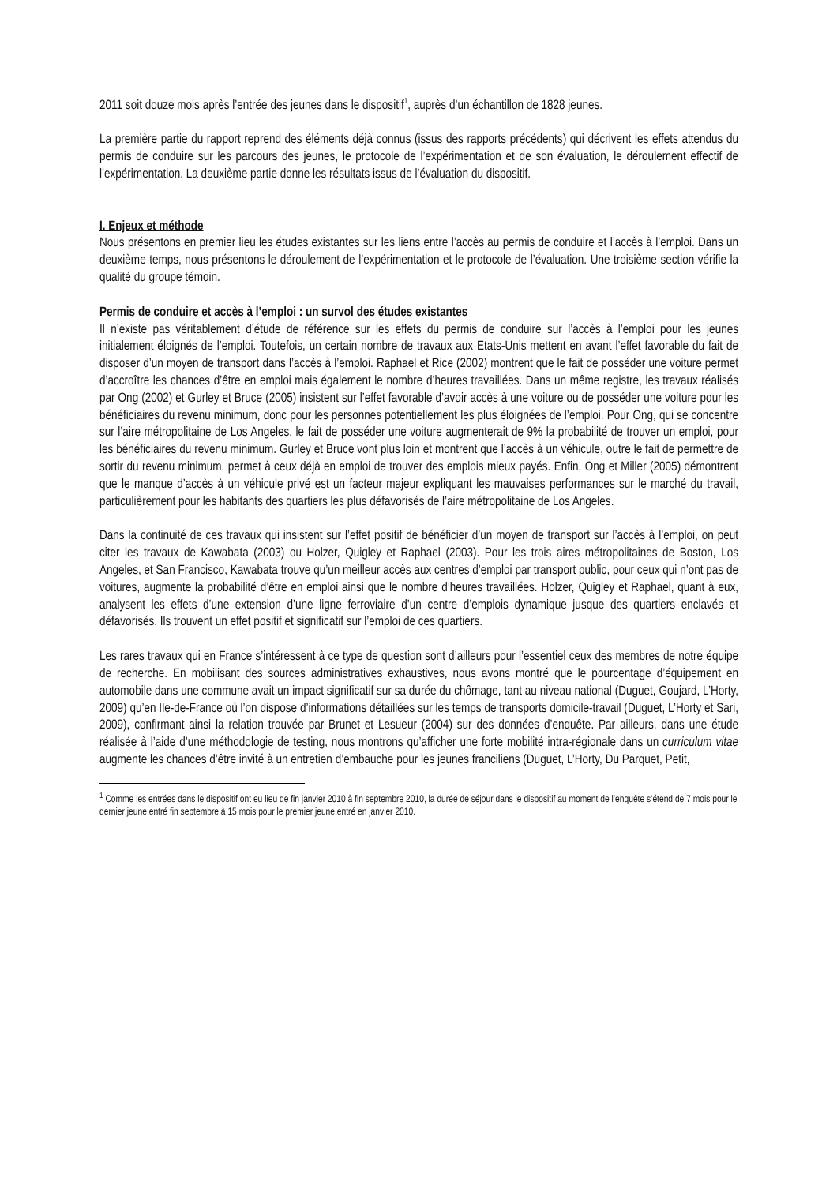2011 soit douze mois après l’entrée des jeunes dans le dispositif<sup>1</sup>, auprès d’un échantillon de 1828 jeunes.
La première partie du rapport reprend des éléments déjà connus (issus des rapports précédents) qui décrivent les effets attendus du permis de conduire sur les parcours des jeunes, le protocole de l’expérimentation et de son évaluation, le déroulement effectif de l’expérimentation. La deuxième partie donne les résultats issus de l’évaluation du dispositif.
I. Enjeux et méthode
Nous présentons en premier lieu les études existantes sur les liens entre l’accès au permis de conduire et l’accès à l’emploi. Dans un deuxième temps, nous présentons le déroulement de l’expérimentation et le protocole de l’évaluation. Une troisième section vérifie la qualité du groupe témoin.
Permis de conduire et accès à l’emploi : un survol des études existantes
Il n’existe pas véritablement d’étude de référence sur les effets du permis de conduire sur l’accès à l’emploi pour les jeunes initialement éloignés de l’emploi. Toutefois, un certain nombre de travaux aux Etats-Unis mettent en avant l’effet favorable du fait de disposer d’un moyen de transport dans l’accès à l’emploi. Raphael et Rice (2002) montrent que le fait de posséder une voiture permet d’accroître les chances d’être en emploi mais également le nombre d’heures travaillées. Dans un même registre, les travaux réalisés par Ong (2002) et Gurley et Bruce (2005) insistent sur l’effet favorable d’avoir accès à une voiture ou de posséder une voiture pour les bénéficiaires du revenu minimum, donc pour les personnes potentiellement les plus éloignées de l’emploi. Pour Ong, qui se concentre sur l’aire métropolitaine de Los Angeles, le fait de posséder une voiture augmenterait de 9% la probabilité de trouver un emploi, pour les bénéficiaires du revenu minimum. Gurley et Bruce vont plus loin et montrent que l’accès à un véhicule, outre le fait de permettre de sortir du revenu minimum, permet à ceux déjà en emploi de trouver des emplois mieux payés. Enfin, Ong et Miller (2005) démontrent que le manque d’accès à un véhicule privé est un facteur majeur expliquant les mauvaises performances sur le marché du travail, particulièrement pour les habitants des quartiers les plus défavorisés de l’aire métropolitaine de Los Angeles.
Dans la continuité de ces travaux qui insistent sur l’effet positif de bénéficier d’un moyen de transport sur l’accès à l’emploi, on peut citer les travaux de Kawabata (2003) ou Holzer, Quigley et Raphael (2003). Pour les trois aires métropolitaines de Boston, Los Angeles, et San Francisco, Kawabata trouve qu’un meilleur accès aux centres d’emploi par transport public, pour ceux qui n’ont pas de voitures, augmente la probabilité d’être en emploi ainsi que le nombre d’heures travaillées. Holzer, Quigley et Raphael, quant à eux, analysent les effets d’une extension d’une ligne ferroviaire d’un centre d’emplois dynamique jusque des quartiers enclavés et défavorisés. Ils trouvent un effet positif et significatif sur l’emploi de ces quartiers.
Les rares travaux qui en France s’intéressent à ce type de question sont d’ailleurs pour l’essentiel ceux des membres de notre équipe de recherche. En mobilisant des sources administratives exhaustives, nous avons montré que le pourcentage d’équipement en automobile dans une commune avait un impact significatif sur sa durée du chômage, tant au niveau national (Duguet, Goujard, L’Horty, 2009) qu’en Ile-de-France où l’on dispose d’informations détaillées sur les temps de transports domicile-travail (Duguet, L’Horty et Sari, 2009), confirmant ainsi la relation trouvée par Brunet et Lesueur (2004) sur des données d’enquête. Par ailleurs, dans une étude réalisée à l’aide d’une méthodologie de testing, nous montrons qu’afficher une forte mobilité intra-régionale dans un curriculum vitae augmente les chances d’être invité à un entretien d’embauche pour les jeunes franciliens (Duguet, L’Horty, Du Parquet, Petit,
<sup>1</sup> Comme les entrées dans le dispositif ont eu lieu de fin janvier 2010 à fin septembre 2010, la durée de séjour dans le dispositif au moment de l’enquête s’étend de 7 mois pour le dernier jeune entré fin septembre à 15 mois pour le premier jeune entré en janvier 2010.